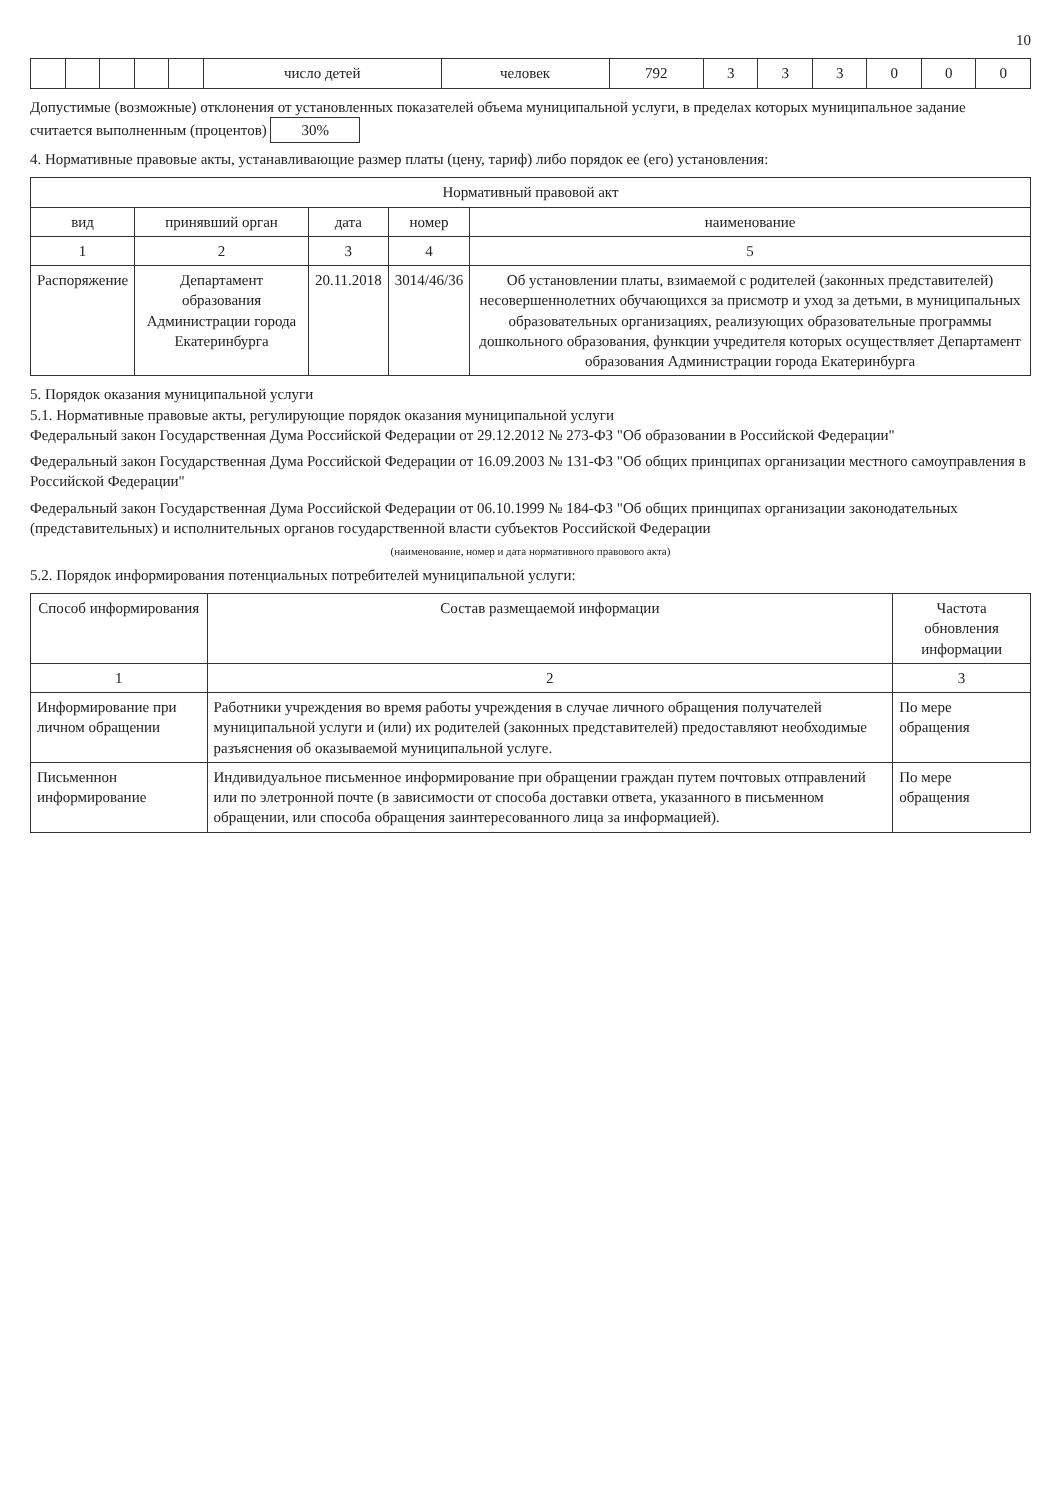10
| | | | | | число детей | человек | 792 | 3 | 3 | 3 | 0 | 0 | 0 |
Допустимые (возможные) отклонения от установленных показателей объема муниципальной услуги, в пределах которых муниципальное задание считается выполненным (процентов) 30%
4. Нормативные правовые акты, устанавливающие размер платы (цену, тариф) либо порядок ее (его) установления:
| Нормативный правовой акт | | | | |
| --- | --- | --- | --- | --- |
| вид | принявший орган | дата | номер | наименование |
| 1 | 2 | 3 | 4 | 5 |
| Распоряжение | Департамент образования Администрации города Екатеринбурга | 20.11.2018 | 3014/46/36 | Об установлении платы, взимаемой с родителей (законных представителей) несовершеннолетних обучающихся за присмотр и уход за детьми, в муниципальных образовательных организациях, реализующих образовательные программы дошкольного образования, функции учредителя которых осуществляет Департамент образования Администрации города Екатеринбурга |
5. Порядок оказания муниципальной услуги
5.1. Нормативные правовые акты, регулирующие порядок оказания муниципальной услуги
Федеральный закон Государственная Дума Российской Федерации от 29.12.2012 № 273-ФЗ "Об образовании в Российской Федерации"
Федеральный закон Государственная Дума Российской Федерации от 16.09.2003 № 131-ФЗ "Об общих принципах организации местного самоуправления в Российской Федерации"
Федеральный закон Государственная Дума Российской Федерации от 06.10.1999 № 184-ФЗ "Об общих принципах организации законодательных (представительных) и исполнительных органов государственной власти субъектов Российской Федерации
(наименование, номер и дата нормативного правового акта)
5.2. Порядок информирования потенциальных потребителей муниципальной услуги:
| Способ информирования | Состав размещаемой информации | Частота обновления информации |
| --- | --- | --- |
| 1 | 2 | 3 |
| Информирование при личном обращении | Работники учреждения во время работы учреждения в случае личного обращения получателей муниципальной услуги и (или) их родителей (законных представителей) предоставляют необходимые разъяснения об оказываемой муниципальной услуге. | По мере обращения |
| Письменнон информирование | Индивидуальное письменное информирование при обращении граждан путем почтовых отправлений или по элетронной почте (в зависимости от способа доставки ответа, указанного в письменном обращении, или способа обращения заинтересованного лица за информацией). | По мере обращения |